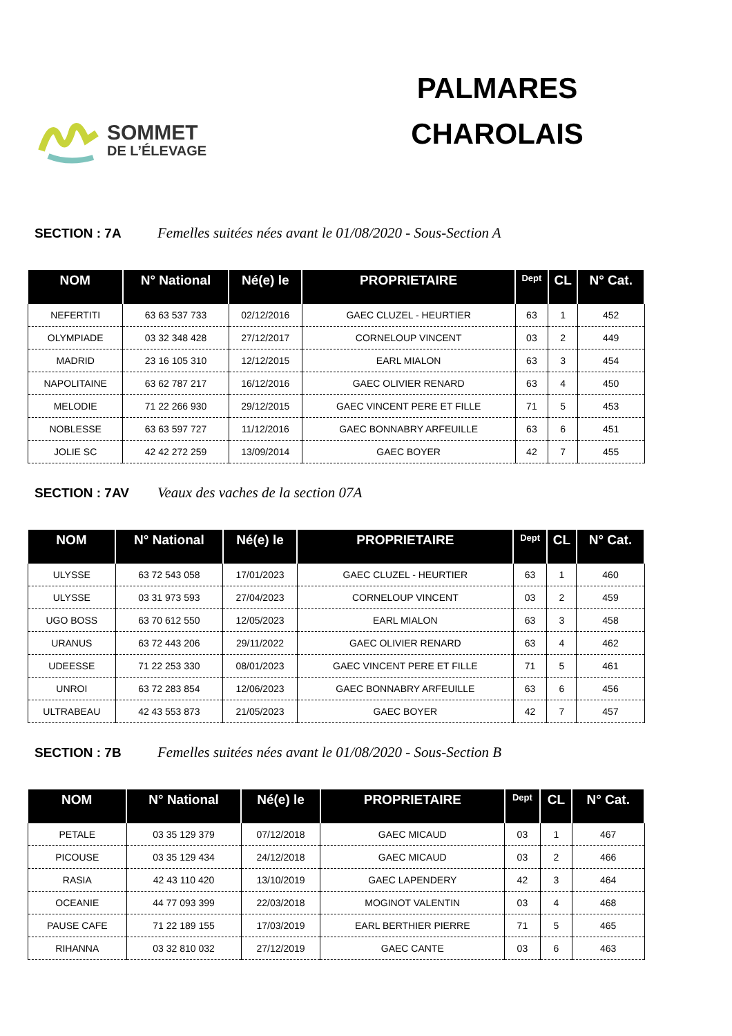SOMMET
DE L’ÉLEVAGE
PALMARES
CHAROLAIS
SECTION : 7A Femelles suitées nées avant le 01/08/2020 - Sous-Section A
| NOM | N° National | Né(e) le | PROPRIETAIRE | Dept | CL | N° Cat. |
| --- | --- | --- | --- | --- | --- | --- |
| NEFERTITI | 63 63 537 733 | 02/12/2016 | GAEC CLUZEL - HEURTIER | 63 | 1 | 452 |
| OLYMPIADE | 03 32 348 428 | 27/12/2017 | CORNELOUP VINCENT | 03 | 2 | 449 |
| MADRID | 23 16 105 310 | 12/12/2015 | EARL MIALON | 63 | 3 | 454 |
| NAPOLITAINE | 63 62 787 217 | 16/12/2016 | GAEC OLIVIER RENARD | 63 | 4 | 450 |
| MELODIE | 71 22 266 930 | 29/12/2015 | GAEC VINCENT PERE ET FILLE | 71 | 5 | 453 |
| NOBLESSE | 63 63 597 727 | 11/12/2016 | GAEC BONNABRY ARFEUILLE | 63 | 6 | 451 |
| JOLIE SC | 42 42 272 259 | 13/09/2014 | GAEC BOYER | 42 | 7 | 455 |
SECTION : 7AV Veaux des vaches de la section 07A
| NOM | N° National | Né(e) le | PROPRIETAIRE | Dept | CL | N° Cat. |
| --- | --- | --- | --- | --- | --- | --- |
| ULYSSE | 63 72 543 058 | 17/01/2023 | GAEC CLUZEL - HEURTIER | 63 | 1 | 460 |
| ULYSSE | 03 31 973 593 | 27/04/2023 | CORNELOUP VINCENT | 03 | 2 | 459 |
| UGO BOSS | 63 70 612 550 | 12/05/2023 | EARL MIALON | 63 | 3 | 458 |
| URANUS | 63 72 443 206 | 29/11/2022 | GAEC OLIVIER RENARD | 63 | 4 | 462 |
| UDEESSE | 71 22 253 330 | 08/01/2023 | GAEC VINCENT PERE ET FILLE | 71 | 5 | 461 |
| UNROI | 63 72 283 854 | 12/06/2023 | GAEC BONNABRY ARFEUILLE | 63 | 6 | 456 |
| ULTRABEAU | 42 43 553 873 | 21/05/2023 | GAEC BOYER | 42 | 7 | 457 |
SECTION : 7B Femelles suitées nées avant le 01/08/2020 - Sous-Section B
| NOM | N° National | Né(e) le | PROPRIETAIRE | Dept | CL | N° Cat. |
| --- | --- | --- | --- | --- | --- | --- |
| PETALE | 03 35 129 379 | 07/12/2018 | GAEC MICAUD | 03 | 1 | 467 |
| PICOUSE | 03 35 129 434 | 24/12/2018 | GAEC MICAUD | 03 | 2 | 466 |
| RASIA | 42 43 110 420 | 13/10/2019 | GAEC LAPENDERY | 42 | 3 | 464 |
| OCEANIE | 44 77 093 399 | 22/03/2018 | MOGINOT VALENTIN | 03 | 4 | 468 |
| PAUSE CAFE | 71 22 189 155 | 17/03/2019 | EARL BERTHIER PIERRE | 71 | 5 | 465 |
| RIHANNA | 03 32 810 032 | 27/12/2019 | GAEC CANTE | 03 | 6 | 463 |